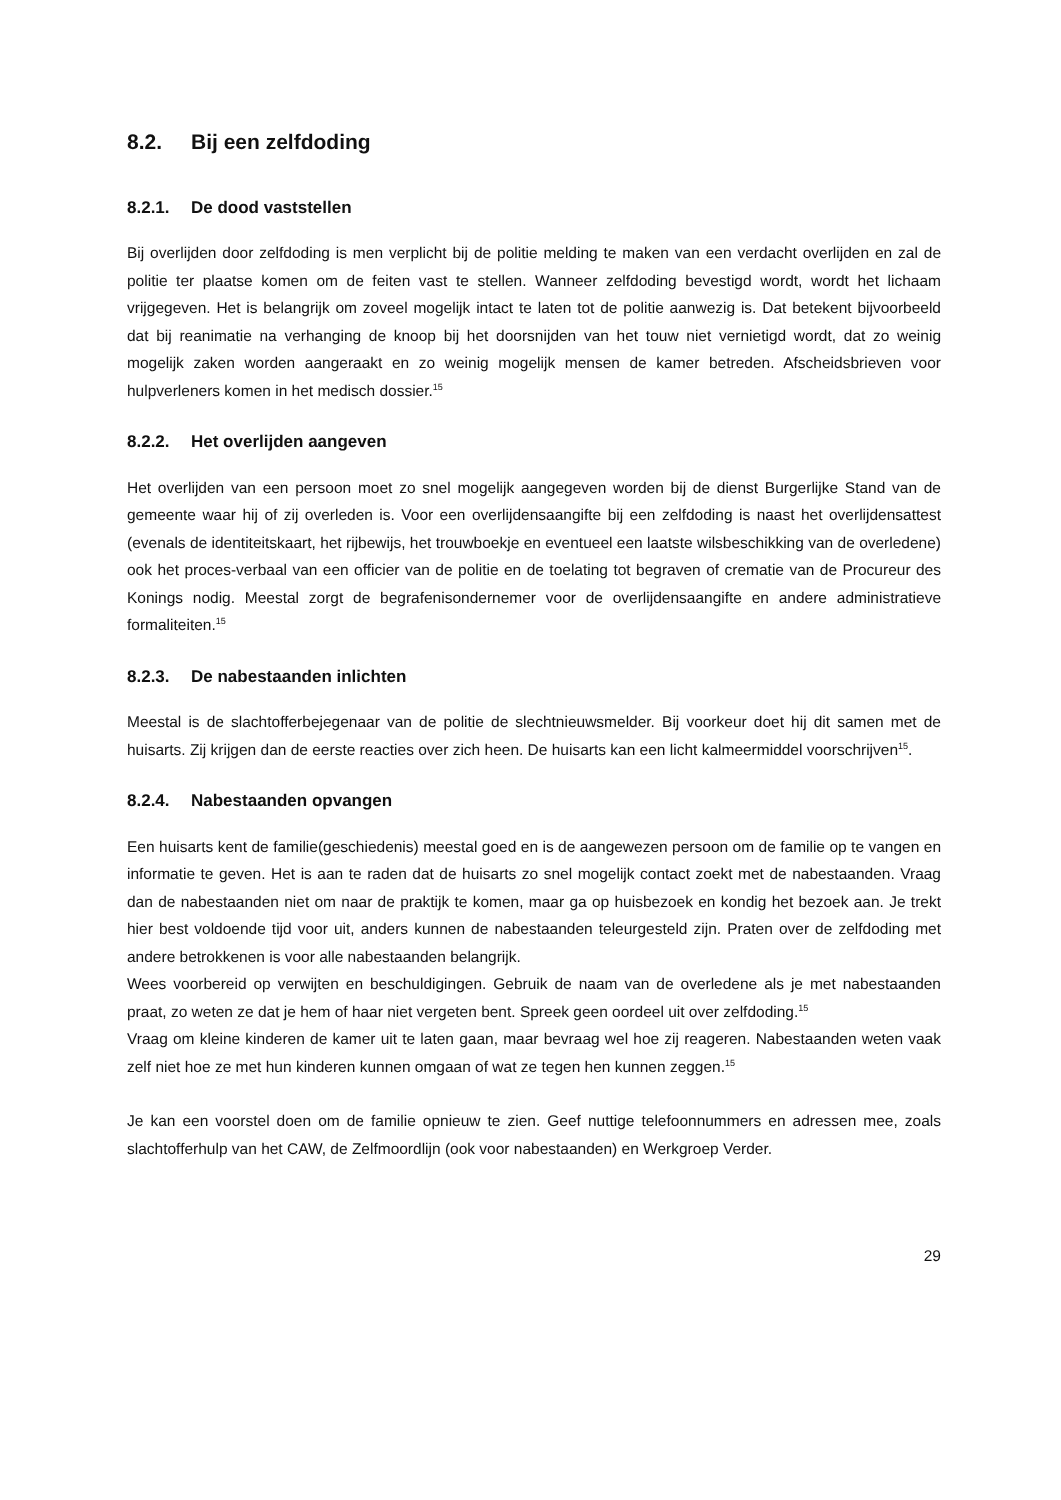8.2. Bij een zelfdoding
8.2.1. De dood vaststellen
Bij overlijden door zelfdoding is men verplicht bij de politie melding te maken van een verdacht overlijden en zal de politie ter plaatse komen om de feiten vast te stellen. Wanneer zelfdoding bevestigd wordt, wordt het lichaam vrijgegeven. Het is belangrijk om zoveel mogelijk intact te laten tot de politie aanwezig is. Dat betekent bijvoorbeeld dat bij reanimatie na verhanging de knoop bij het doorsnijden van het touw niet vernietigd wordt, dat zo weinig mogelijk zaken worden aangeraakt en zo weinig mogelijk mensen de kamer betreden. Afscheidsbrieven voor hulpverleners komen in het medisch dossier.<sup>15</sup>
8.2.2. Het overlijden aangeven
Het overlijden van een persoon moet zo snel mogelijk aangegeven worden bij de dienst Burgerlijke Stand van de gemeente waar hij of zij overleden is. Voor een overlijdensaangifte bij een zelfdoding is naast het overlijdensattest (evenals de identiteitskaart, het rijbewijs, het trouwboekje en eventueel een laatste wilsbeschikking van de overledene) ook het proces-verbaal van een officier van de politie en de toelating tot begraven of crematie van de Procureur des Konings nodig. Meestal zorgt de begrafenisondernemer voor de overlijdensaangifte en andere administratieve formaliteiten.<sup>15</sup>
8.2.3. De nabestaanden inlichten
Meestal is de slachtofferbejegenaar van de politie de slechtnieuwsmelder. Bij voorkeur doet hij dit samen met de huisarts. Zij krijgen dan de eerste reacties over zich heen. De huisarts kan een licht kalmeermiddel voorschrijven<sup>15</sup>.
8.2.4. Nabestaanden opvangen
Een huisarts kent de familie(geschiedenis) meestal goed en is de aangewezen persoon om de familie op te vangen en informatie te geven. Het is aan te raden dat de huisarts zo snel mogelijk contact zoekt met de nabestaanden. Vraag dan de nabestaanden niet om naar de praktijk te komen, maar ga op huisbezoek en kondig het bezoek aan. Je trekt hier best voldoende tijd voor uit, anders kunnen de nabestaanden teleurgesteld zijn. Praten over de zelfdoding met andere betrokkenen is voor alle nabestaanden belangrijk.
Wees voorbereid op verwijten en beschuldigingen. Gebruik de naam van de overledene als je met nabestaanden praat, zo weten ze dat je hem of haar niet vergeten bent. Spreek geen oordeel uit over zelfdoding.<sup>15</sup>
Vraag om kleine kinderen de kamer uit te laten gaan, maar bevraag wel hoe zij reageren. Nabestaanden weten vaak zelf niet hoe ze met hun kinderen kunnen omgaan of wat ze tegen hen kunnen zeggen.<sup>15</sup>
Je kan een voorstel doen om de familie opnieuw te zien. Geef nuttige telefoonnummers en adressen mee, zoals slachtofferhulp van het CAW, de Zelfmoordlijn (ook voor nabestaanden) en Werkgroep Verder.
29